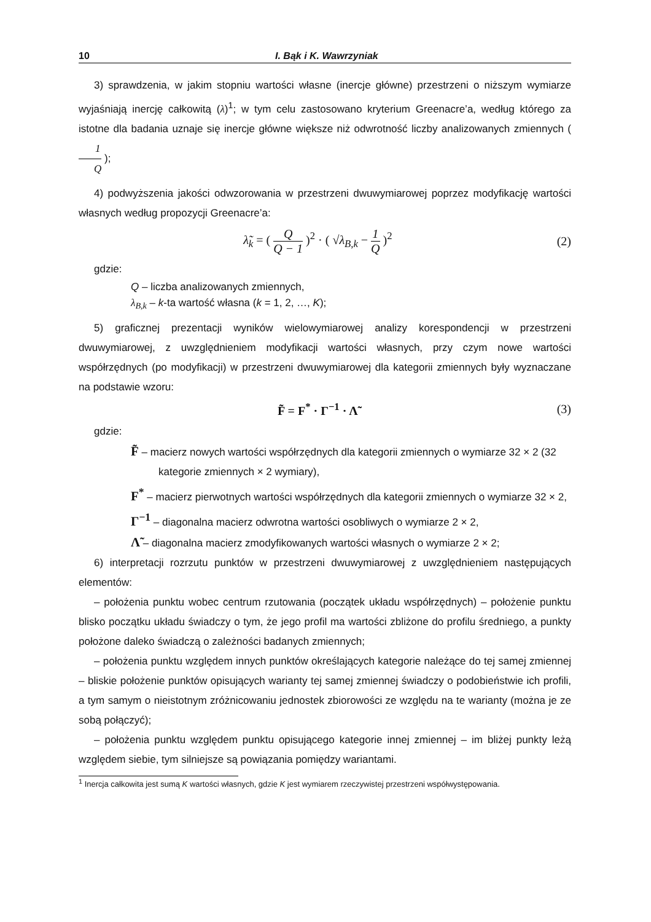10 I. Bąk i K. Wawrzyniak
3) sprawdzenia, w jakim stopniu wartości własne (inercje główne) przestrzeni o niższym wymiarze wyjaśniają inercję całkowitą (λ)<sup>1</sup>; w tym celu zastosowano kryterium Greenacre’a, według którego za istotne dla badania uznaje się inercje główne większe niż odwrotność liczby analizowanych zmiennych ( 1 Q );
4) podwyższenia jakości odwzorowania w przestrzeni dwuwymiarowej poprzez modyfikację wartości własnych według propozycji Greenacre’a:
λ̃<sub>k</sub> = ( Q Q − 1 )<sup>2</sup> · ( √λ<sub>B,k</sub> − 1 Q )<sup>2</sup>
(2)
gdzie:
Q – liczba analizowanych zmiennych,
λ<sub>B,k</sub> – k-ta wartość własna (k = 1, 2, …, K);
5) graficznej prezentacji wyników wielowymiarowej analizy korespondencji w przestrzeni dwuwymiarowej, z uwzględnieniem modyfikacji wartości własnych, przy czym nowe wartości współrzędnych (po modyfikacji) w przestrzeni dwuwymiarowej dla kategorii zmiennych były wyznaczane na podstawie wzoru:
F̃ = F<sup>*</sup> · Γ<sup>−1</sup> · Λ̃ (3)
gdzie:
F̃ – macierz nowych wartości współrzędnych dla kategorii zmiennych o wymiarze 32 × 2 (32 kategorie zmiennych × 2 wymiary),
F<sup>*</sup> – macierz pierwotnych wartości współrzędnych dla kategorii zmiennych o wymiarze 32 × 2,
Γ<sup>−1</sup> – diagonalna macierz odwrotna wartości osobliwych o wymiarze 2 × 2,
Λ̃ – diagonalna macierz zmodyfikowanych wartości własnych o wymiarze 2 × 2;
6) interpretacji rozrzutu punktów w przestrzeni dwuwymiarowej z uwzględnieniem następujących elementów:
– położenia punktu wobec centrum rzutowania (początek układu współrzędnych) – położenie punktu blisko początku układu świadczy o tym, że jego profil ma wartości zbliżone do profilu średniego, a punkty położone daleko świadczą o zależności badanych zmiennych;
– położenia punktu względem innych punktów określających kategorie należące do tej samej zmiennej – bliskie położenie punktów opisujących warianty tej samej zmiennej świadczy o podobieństwie ich profili, a tym samym o nieistotnym zróżnicowaniu jednostek zbiorowości ze względu na te warianty (można je ze sobą połączyć);
– położenia punktu względem punktu opisującego kategorie innej zmiennej – im bliżej punkty leżą względem siebie, tym silniejsze są powiązania pomiędzy wariantami.
<sup>1</sup> Inercja całkowita jest sumą K wartości własnych, gdzie K jest wymiarem rzeczywistej przestrzeni współwystępowania.